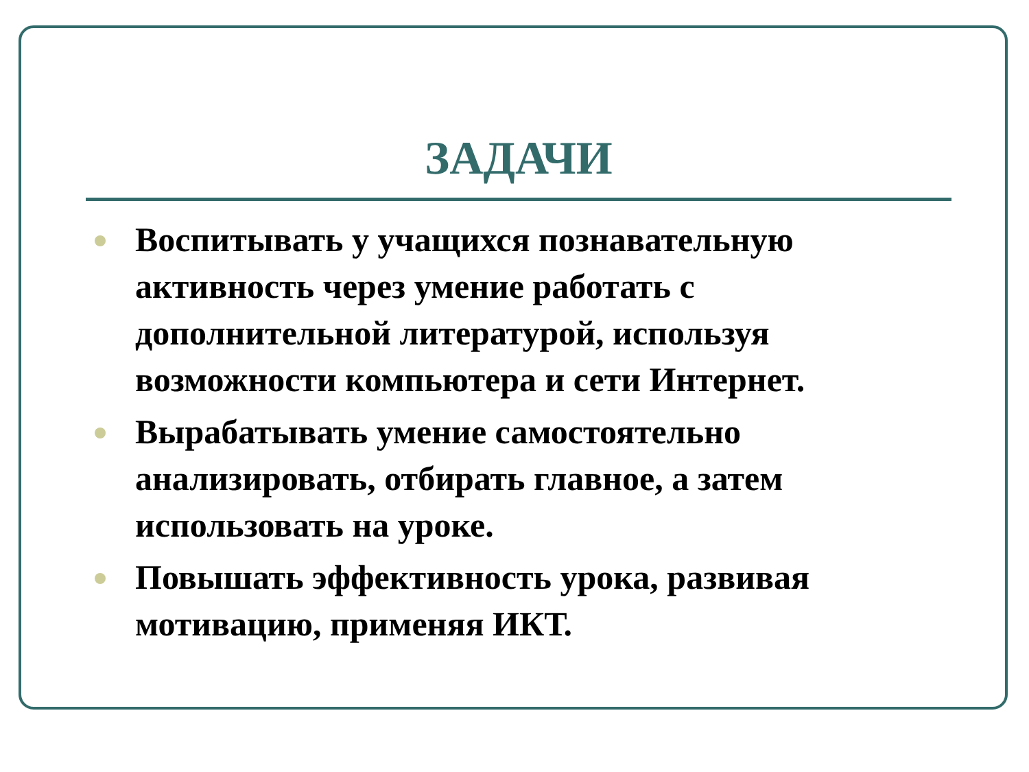ЗАДАЧИ
Воспитывать у учащихся познавательную активность через умение работать с дополнительной литературой, используя возможности компьютера и сети Интернет.
Вырабатывать умение самостоятельно анализировать, отбирать главное, а затем использовать на уроке.
Повышать эффективность урока, развивая мотивацию, применяя ИКТ.